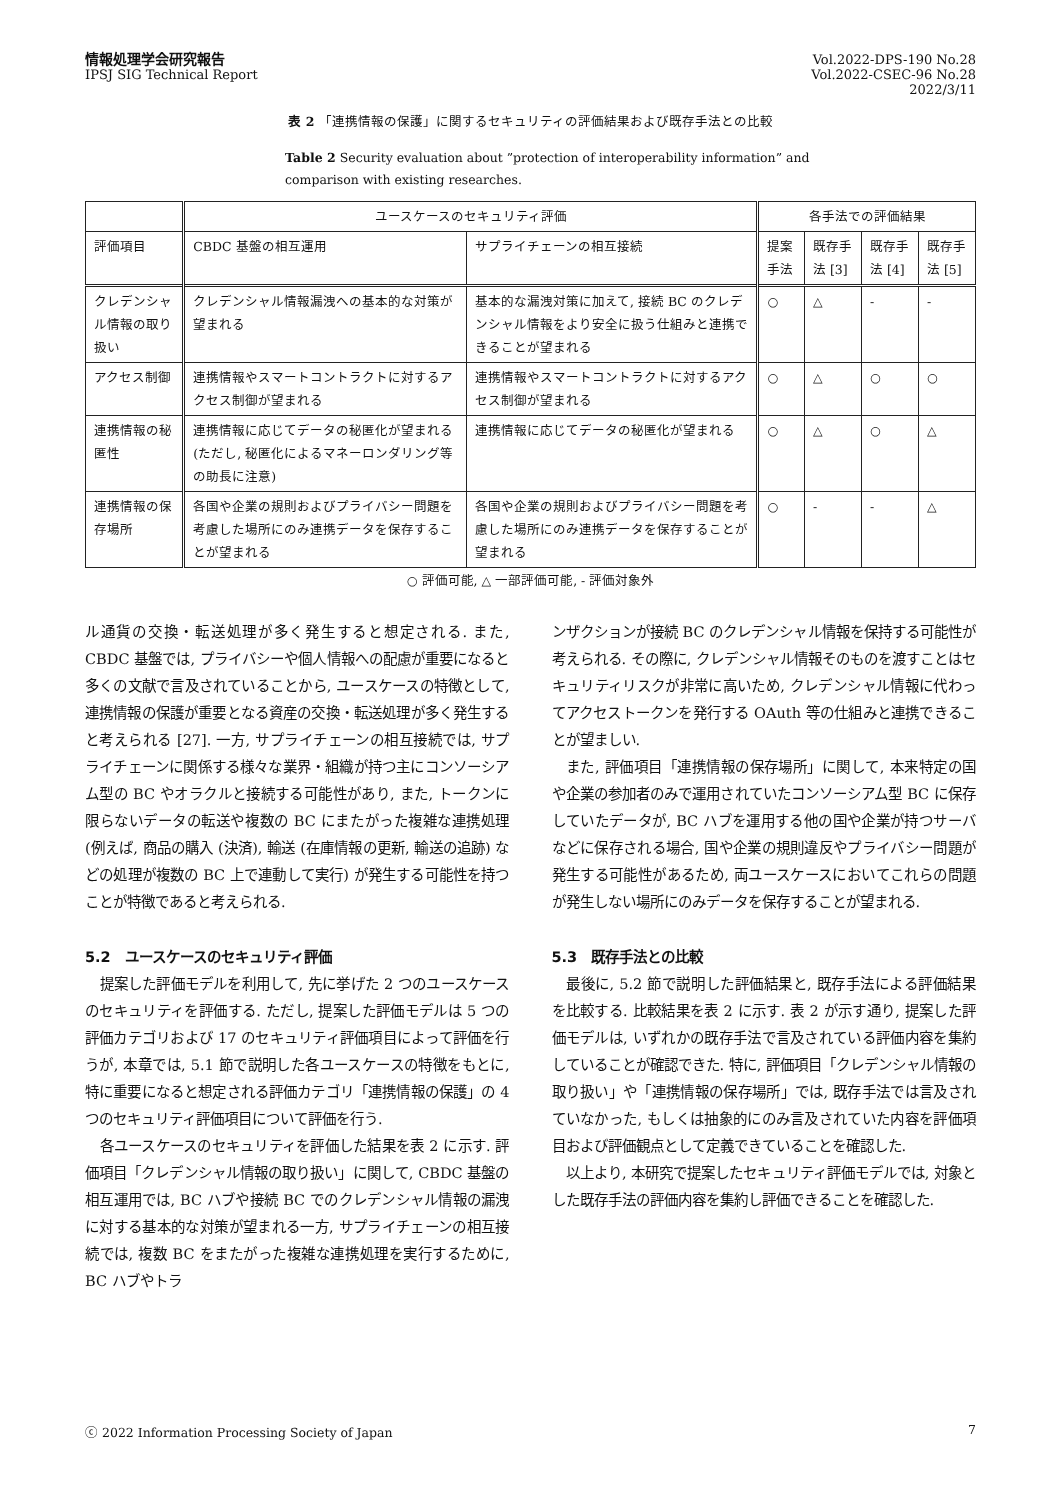情報処理学会研究報告
IPSJ SIG Technical Report
Vol.2022-DPS-190 No.28
Vol.2022-CSEC-96 No.28
2022/3/11
表 2 「連携情報の保護」に関するセキュリティの評価結果および既存手法との比較
Table 2 Security evaluation about ”protection of interoperability information” and comparison with existing researches.
| | ユースケースのセキュリティ評価 | | 各手法での評価結果 | | | |
| --- | --- | --- | --- | --- | --- | --- |
| 評価項目 | CBDC 基盤の相互運用 | サプライチェーンの相互接続 | 提案手法 | 既存手法 [3] | 既存手法 [4] | 既存手法 [5] |
| クレデンシャル情報の取り扱い | クレデンシャル情報漏洩への基本的な対策が望まれる | 基本的な漏洩対策に加えて, 接続 BC のクレデンシャル情報をより安全に扱う仕組みと連携できることが望まれる | ○ | △ | - | - |
| アクセス制御 | 連携情報やスマートコントラクトに対するアクセス制御が望まれる | 連携情報やスマートコントラクトに対するアクセス制御が望まれる | ○ | △ | ○ | ○ |
| 連携情報の秘匿性 | 連携情報に応じてデータの秘匿化が望まれる (ただし, 秘匿化によるマネーロンダリング等の助長に注意) | 連携情報に応じてデータの秘匿化が望まれる | ○ | △ | ○ | △ |
| 連携情報の保存場所 | 各国や企業の規則およびプライバシー問題を考慮した場所にのみ連携データを保存することが望まれる | 各国や企業の規則およびプライバシー問題を考慮した場所にのみ連携データを保存することが望まれる | ○ | - | - | △ |
○ 評価可能, △ 一部評価可能, - 評価対象外
ル通貨の交換・転送処理が多く発生すると想定される. また, CBDC 基盤では, プライバシーや個人情報への配慮が重要になると多くの文献で言及されていることから, ユースケースの特徴として, 連携情報の保護が重要となる資産の交換・転送処理が多く発生すると考えられる [27]. 一方, サプライチェーンの相互接続では, サプライチェーンに関係する様々な業界・組織が持つ主にコンソーシアム型の BC やオラクルと接続する可能性があり, また, トークンに限らないデータの転送や複数の BC にまたがった複雑な連携処理 (例えば, 商品の購入 (決済), 輸送 (在庫情報の更新, 輸送の追跡) などの処理が複数の BC 上で連動して実行) が発生する可能性を持つことが特徴であると考えられる.
5.2　ユースケースのセキュリティ評価
提案した評価モデルを利用して, 先に挙げた 2 つのユースケースのセキュリティを評価する. ただし, 提案した評価モデルは 5 つの評価カテゴリおよび 17 のセキュリティ評価項目によって評価を行うが, 本章では, 5.1 節で説明した各ユースケースの特徴をもとに, 特に重要になると想定される評価カテゴリ「連携情報の保護」の 4 つのセキュリティ評価項目について評価を行う.
各ユースケースのセキュリティを評価した結果を表 2 に示す. 評価項目「クレデンシャル情報の取り扱い」に関して, CBDC 基盤の相互運用では, BC ハブや接続 BC でのクレデンシャル情報の漏洩に対する基本的な対策が望まれる一方, サプライチェーンの相互接続では, 複数 BC をまたがった複雑な連携処理を実行するために, BC ハブやトラ
ンザクションが接続 BC のクレデンシャル情報を保持する可能性が考えられる. その際に, クレデンシャル情報そのものを渡すことはセキュリティリスクが非常に高いため, クレデンシャル情報に代わってアクセストークンを発行する OAuth 等の仕組みと連携できることが望ましい.
また, 評価項目「連携情報の保存場所」に関して, 本来特定の国や企業の参加者のみで運用されていたコンソーシアム型 BC に保存していたデータが, BC ハブを運用する他の国や企業が持つサーバなどに保存される場合, 国や企業の規則違反やプライバシー問題が発生する可能性があるため, 両ユースケースにおいてこれらの問題が発生しない場所にのみデータを保存することが望まれる.
5.3　既存手法との比較
最後に, 5.2 節で説明した評価結果と, 既存手法による評価結果を比較する. 比較結果を表 2 に示す. 表 2 が示す通り, 提案した評価モデルは, いずれかの既存手法で言及されている評価内容を集約していることが確認できた. 特に, 評価項目「クレデンシャル情報の取り扱い」や「連携情報の保存場所」では, 既存手法では言及されていなかった, もしくは抽象的にのみ言及されていた内容を評価項目および評価観点として定義できていることを確認した.
以上より, 本研究で提案したセキュリティ評価モデルでは, 対象とした既存手法の評価内容を集約し評価できることを確認した.
ⓒ 2022 Information Processing Society of Japan 7